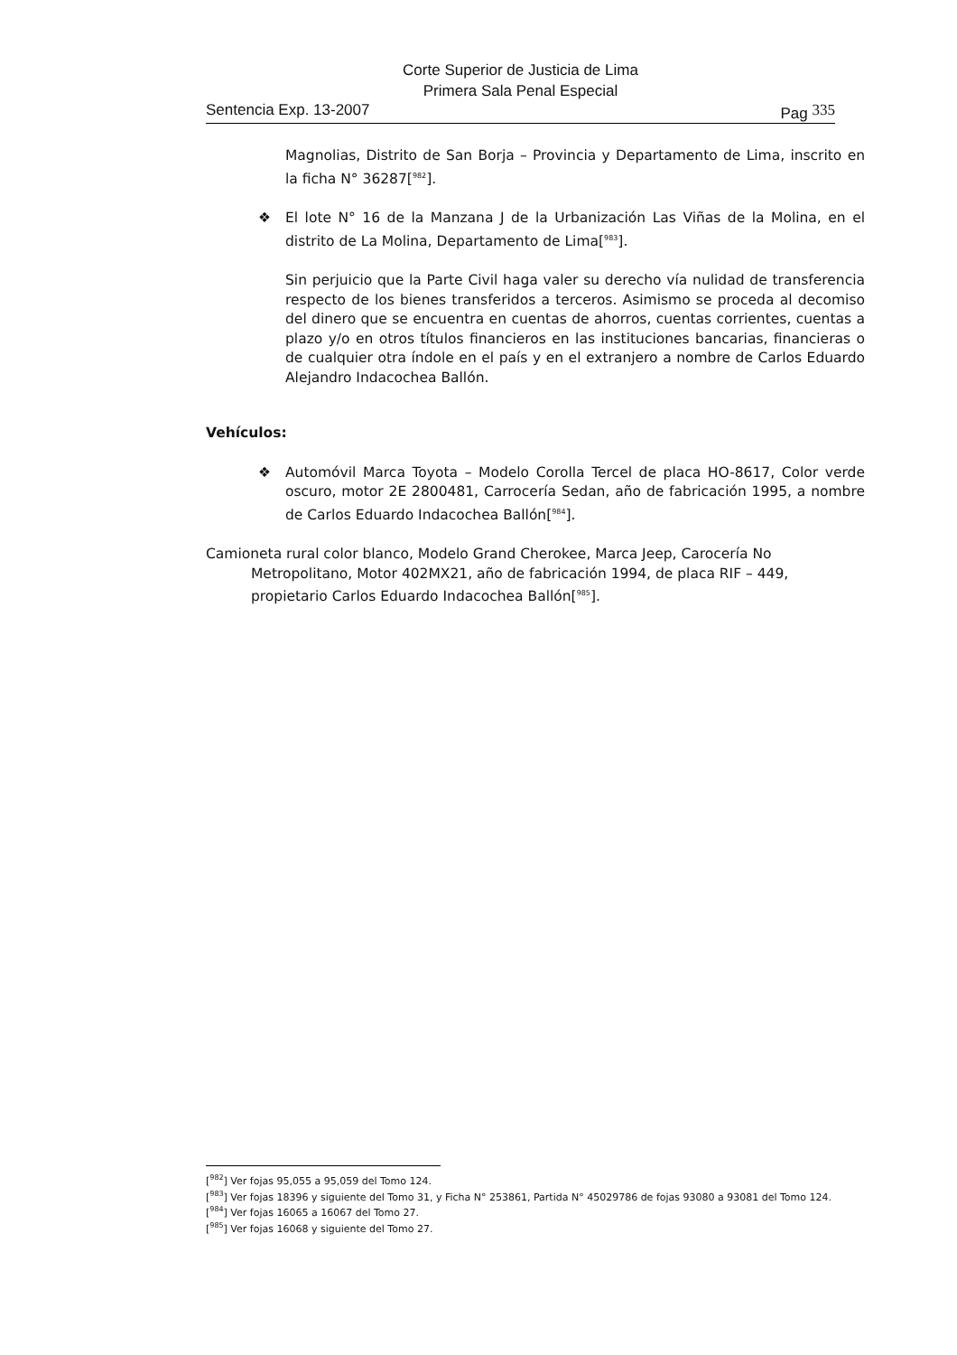Corte Superior de Justicia de Lima
Primera Sala Penal Especial
Sentencia Exp. 13-2007 Pag 335
Magnolias, Distrito de San Borja – Provincia y Departamento de Lima, inscrito en la ficha N° 36287[<sup>982</sup>].
❖ El lote N° 16 de la Manzana J de la Urbanización Las Viñas de la Molina, en el distrito de La Molina, Departamento de Lima[<sup>983</sup>].
Sin perjuicio que la Parte Civil haga valer su derecho vía nulidad de transferencia respecto de los bienes transferidos a terceros. Asimismo se proceda al decomiso del dinero que se encuentra en cuentas de ahorros, cuentas corrientes, cuentas a plazo y/o en otros títulos financieros en las instituciones bancarias, financieras o de cualquier otra índole en el país y en el extranjero a nombre de Carlos Eduardo Alejandro Indacochea Ballón.
Vehículos:
❖ Automóvil Marca Toyota – Modelo Corolla Tercel de placa HO-8617, Color verde oscuro, motor 2E 2800481, Carrocería Sedan, año de fabricación 1995, a nombre de Carlos Eduardo Indacochea Ballón[<sup>984</sup>].
Camioneta rural color blanco, Modelo Grand Cherokee, Marca Jeep, Carocería No Metropolitano, Motor 402MX21, año de fabricación 1994, de placa RIF – 449, propietario Carlos Eduardo Indacochea Ballón[<sup>985</sup>].
[<sup>982</sup>] Ver fojas 95,055 a 95,059 del Tomo 124.
[<sup>983</sup>] Ver fojas 18396 y siguiente del Tomo 31, y Ficha N° 253861, Partida N° 45029786 de fojas 93080 a 93081 del Tomo 124.
[<sup>984</sup>] Ver fojas 16065 a 16067 del Tomo 27.
[<sup>985</sup>] Ver fojas 16068 y siguiente del Tomo 27.